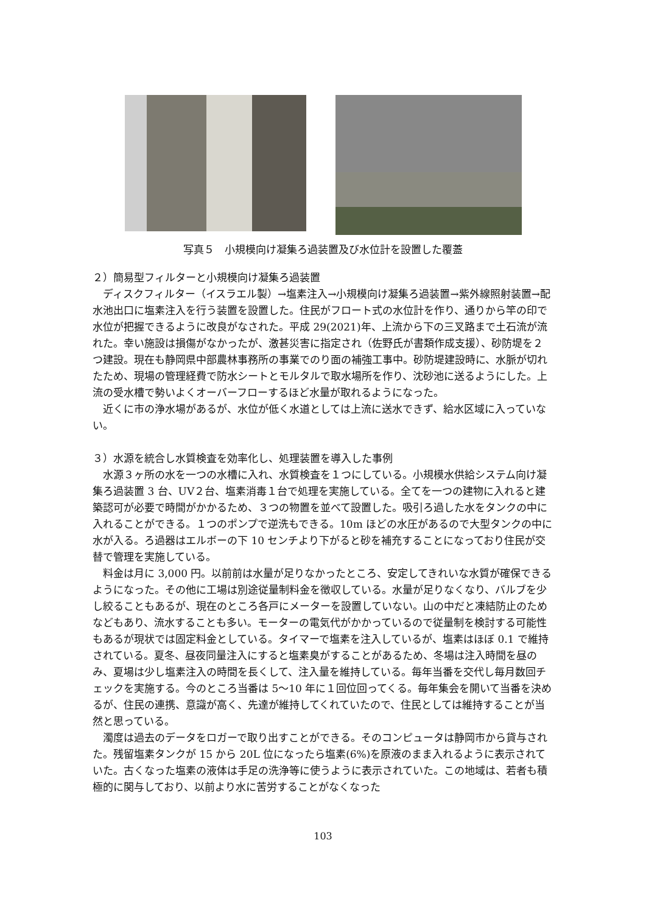写真５　小規模向け凝集ろ過装置及び水位計を設置した覆蓋
２）簡易型フィルターと小規模向け凝集ろ過装置
ディスクフィルター（イスラエル製）→塩素注入→小規模向け凝集ろ過装置→紫外線照射装置→配水池出口に塩素注入を行う装置を設置した。住民がフロート式の水位計を作り、通りから竿の印で水位が把握できるように改良がなされた。平成 29(2021)年、上流から下の三叉路まで土石流が流れた。幸い施設は損傷がなかったが、激甚災害に指定され（佐野氏が書類作成支援）、砂防堤を２つ建設。現在も静岡県中部農林事務所の事業でのり面の補強工事中。砂防堤建設時に、水脈が切れたため、現場の管理経費で防水シートとモルタルで取水場所を作り、沈砂池に送るようにした。上流の受水槽で勢いよくオーバーフローするほど水量が取れるようになった。
近くに市の浄水場があるが、水位が低く水道としては上流に送水できず、給水区域に入っていない。
３）水源を統合し水質検査を効率化し、処理装置を導入した事例
水源３ヶ所の水を一つの水槽に入れ、水質検査を１つにしている。小規模水供給システム向け凝集ろ過装置 3 台、UV２台、塩素消毒１台で処理を実施している。全てを一つの建物に入れると建築認可が必要で時間がかかるため、３つの物置を並べて設置した。吸引ろ過した水をタンクの中に入れることができる。１つのポンプで逆洗もできる。10m ほどの水圧があるので大型タンクの中に水が入る。ろ過器はエルボーの下 10 センチより下がると砂を補充することになっており住民が交替で管理を実施している。
料金は月に 3,000 円。以前前は水量が足りなかったところ、安定してきれいな水質が確保できるようになった。その他に工場は別途従量制料金を徴収している。水量が足りなくなり、バルブを少し絞ることもあるが、現在のところ各戸にメーターを設置していない。山の中だと凍結防止のためなどもあり、流水することも多い。モーターの電気代がかかっているので従量制を検討する可能性もあるが現状では固定料金としている。タイマーで塩素を注入しているが、塩素はほぼ 0.1 で維持されている。夏冬、昼夜同量注入にすると塩素臭がすることがあるため、冬場は注入時間を昼のみ、夏場は少し塩素注入の時間を長くして、注入量を維持している。毎年当番を交代し毎月数回チェックを実施する。今のところ当番は 5〜10 年に１回位回ってくる。毎年集会を開いて当番を決めるが、住民の連携、意識が高く、先達が維持してくれていたので、住民としては維持することが当然と思っている。
濁度は過去のデータをロガーで取り出すことができる。そのコンピュータは静岡市から貸与された。残留塩素タンクが 15 から 20L 位になったら塩素(6%)を原液のまま入れるように表示されていた。古くなった塩素の液体は手足の洗浄等に使うように表示されていた。この地域は、若者も積極的に関与しており、以前より水に苦労することがなくなった
103